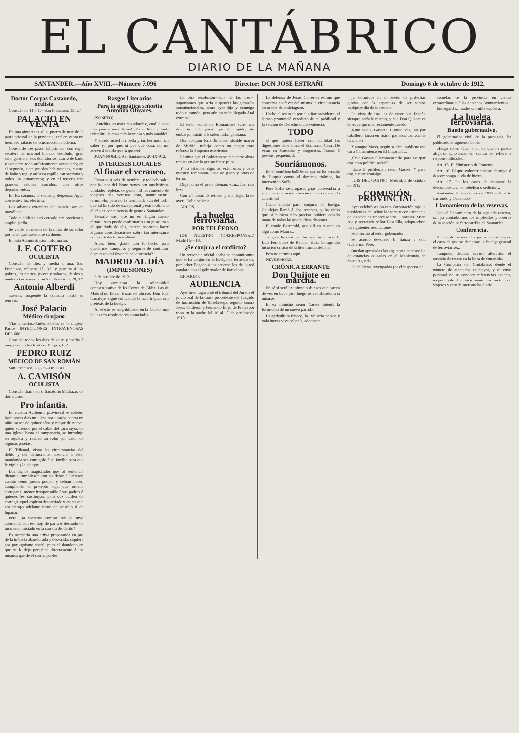EL CANTÁBRICO
DIARIO DE LA MAÑANA
SANTANDER.—Año XVIII.—Número 7.096 Director: DON JOSÉ ESTRAÑI Domingo 6 de octubre de 1912.
Doctor Corpas Castanedo, oculista
Consulta de 11 á 1.—San Francisco, 13, 2.º
PALACIO EN VENTA
En una pintoresca villa, puerto de mar de la parte oriental de la provincia, está en venta un hermoso palacio de construcción moderna.
Consta de tres pisos. El primero, con regia escalera de mármol blanco, vestíbulo, gran sala, gabinete, seis dormitorios, cuarto de baño y comedor, todo artísticamente artesonado; en el segundo, siete grandes habitaciones, cuarto de baño y regi y artística capilla con sacristía y todos los ornamentos; y en el tercero tres grandes salones corridos, con otros departamentos.
En los sótanos, la cocina y despensa. Agua corriente y luz eléctrica.
Los adornos exteriores del palacio son de mayólicas.
Todo el edificio está cercado con precioso y amplio jardín.
Se vende en menos de la mitad de su valor por tener que ausentarse su dueño.
En esta Administración informarán.
J. F. COTERO
OCULISTA
Consulta de diez y media á una. San Francisco, número 17, 3.º, y gratuita á los pobres, los martes, jueves y sábados, de dos y media á tres y media, en San Francisco, 20, 2.º
Antonio Alberdi
ausente, suspende la consulta hasta su regreso.
José Palacio
Médico-cirujano
Vías urinarias.-Enfermedades de la mujer.-Partos INYECCIONES INTRAVENOSAS DEL 606
Consulta todos los días de once y media á una, excepto los festivos. Burgos, 1, 2.º
PEDRO RUIZ
MÉDICO DE SAN ROMÁN
San Francisco, 28, 2.º—De 11 á 1.
A. CAMISÓN
OCULISTA
Consulta diaria en el Sanatorio Madrazo, de dos á cinco.
Pro infantia.
En nuestra Audiencia provincial se celebró hace pocos días un juicio por jurados contra un niño menor de quince años y mayor de nueve, quien subiendo por el cable del pararrayos de una iglesia hasta el campanario, se introdujo en aquélla y realizó un robo por valor de algunas pesetas.
El Tribunal, vistas las circunstancias del delito y del delincuente, absolvió á éste, mandando sea entregado á su familia para que le vigile y le eduque.
Los dignos magistrados que tal sentencia dictaron cumplieron con su deber é hicieron cuanto como jueces podían y debían hacer, cumpliendo el precepto legal que ordena entregar al menor irresponsable á sus padres ó quienes les sustituyan, para que cuiden de corregir aquel espíritu descarriado y evitar que sea tiempo adelante carne de presidio ó de lupanar.
Pero, ¿la sociedad cumple con el suyo cubriendo con esa hoja de parra el desnudo de un menor iniciado en la carrera del delito?
Es necesaria una activa propaganda en pro de la infancia abandonada y desvalida, siquiera sea por egoísmo social, pues el abandono en que se la deja perjudica directamente á los mismos que de él son culpables.
Rasgos Literarios
Para la simpática señorita Antoñita Olivares.
(SONETO)
¡Antoñita, es usted tan adorable, cual la cosa más para y más divina! ¡Es su linda mirada cristalina, la cosa más hermosa y más amable!
Y siendo usted tan bella y tan hermosa, sin saber yo por qué, ni por qué cosa, no me atrevo á decirla que la quiero!
JUAN NOBLEJAS. Santander, 20-IX-912.
INTERESES LOCALES
Al finar el veraneo.
Estamos á seis de octubre ¡y todavía salen por la línea del Norte trenes con muchísimas unidades repletas de gente! El movimiento de viajeros del veraneo está, naturalmente, terminado, pero no ha terminado aún del todo, que tal ha sido de excepcional y extraordinario el año en concurrencia de gente á Santander.
Sentado esto, que no es ningún cuento tártaro, pues puede confirmarlo á su gusto todo el que dude de ello, parece oportuno hacer algunas consideraciones sobre tan interesante como satisfactoria realidad.
Ahora bien; ¡basta con lo hecho para quedarnos tranquilos y seguros de continuar disputando tal favor de concurrencia?
MADRID AL DÍA
(IMPRESIONES)
3 de octubre de 1912.
Hoy comienza la solemnidad conmemorativa de las Cortes de Cádiz. Las de Madrid no llevan trazas de abrirse. Don José Canalejas sigue cultivando la nota trágica con pretexto de la huelga.
Al efecto se ha publicado en la Gaceta una de las tres resoluciones anunciadas.
La otra resolución—una de las tres—suponíamos que sería suspender las garantías constitucionales, como ayer dijo y conmigo todo el mundo; pero aún no se ha llegado á tal extremo.
El señor conde de Romanones sufre una dolencia nada grave que le impide, sin embargo, asistir á la solemnidad gaditana.
Don Joaquín Ruiz Jiménez, alcalde mayor de Madrid, trabaja como un negro para reforzar la despensa matritense.
Lástima que el Gobierno se encuentre ahora remiso en dar lo que no fuere palos.
Y así estamos, digo, así están unas y otras huestes: temblando unas de gusto y otras de terror.
Digo como el poeta alemán: «Luz, luz, más luz».
Con 24 horas de retraso y sin llegar la de ayer. ¡Deliciosísimo!
ARGOS.
La huelga ferroviaria.
POR TELÉFONO
(DE NUESTRO CORRESPONSAL) Madrid 5—18.
¿Se conjura el conflicto?
Un personaje oficial acaba de comunicarme que se ha conjurado la huelga de ferroviarios, por haber llegado á un acuerdo los de la red catalana con el gobernador de Barcelona.
RICARDO.
AUDIENCIA
Ayer tuvo lugar ante el tribunal del Jurado el juicio oral de la causa procedente del Juzgado de instrucción de Torrelavega, seguida contra Jesús Calderón y Fernando Iñigo de Prado por robo en la noche del 16 al 17 de octubre de 1910.
La defensa de Jesús Calderón estimó que concurría en favor del mismo la circunstancia atenuante de embriaguez.
Hecho el resumen por el señor presidente, el Jurado pronunció veredicto de culpabilidad y la sección de Derecho dictó sentencia.
TODO
el que quiera hacer con facilidad las digestiones debe tomar el Estomacal César. De venta en farmacias y droguerías. Frasco, 5 pesetas; pequeño, 3.
Sonriámonos.
En el conflicto balkánico que se ha armado de Turquía contra el dominio tiránico, ha intervenido Sofía.
Pues Sofía se propasa; ¡más convendría á sus fines que se estuviera en su casa repasando calcetines!
Como medio para conjurar la huelga, Canalejas llamó á dos reservas, y ha dicho que, si hubiera sido preciso, hubiera echado mano de todas las que pudiera disponer.
El conde Berchtold, que allí en Austria es algo como Maura...
Tengo á la vista un libro que su autor el P. Luis Fernández de Retana, titula Compendio histórico crítico de la literatura castellana.
Pero no termina aquí.
NEVERMORE.
CRÓNICA ERRANTE
Don Quijote en marcha.
No sé si será un infundio de esos que corren de voz en boca para luego ser rectificados á sí mismos.
El ex ministro señor Gasset intenta la formación de un nuevo partido.
La agricultura fenece, la industria perece y toda fuerza viva del país, adormece.
jo, dormidos en el beleño de pretéritas glorias con la esperanza de ser sabios cualquier día de la semana.
En vista de esto, es de creer que España siempre sería lo mismo, y que Don Quijote es el arquetipo más rectamente cuerdo.
¿Quo vadis, Gasset? ¿Dónde vas, sin par caballero, lanza en ristre, por esos campos de Criptana?
Y aunque Moret, según se dice, publique esa carta llamamiento en El Imparcial...
¿Trae Gasset el termocauterio para extirpar esa lepra político social?
¡Ecco il problema!, señor Gasset. Y para eso, cuente conmigo.
LUIS DEL CASTRO. Madrid, 3 de octubre de 1912.
COMISIÓN PROVINCIAL
Ayer celebró sesión esta Corporación bajo la presidencia del señor Mazorra y con asistencia de los vocales señores Mateo, González, Mier, Aja y secretario señor Posadilla, adoptándose las siguientes resoluciones:
Se informó al señor gobernador.
Se acordó devolver la fianza á don Guillermo Pérez.
Quedan aprobadas las siguientes cuentas: La de estancias causadas en el Manicomio de Santa Águeda.
La de dietas devengadas por el inspector de
escuelas de la provincia en visitas extraordinarias á las de varios Ayuntamientos.
Entregar á su madre una niña expósita.
La huelga ferroviaria.
Bando gubernativo.
El gobernador civil de la provincia, ha publicado el siguiente bando:
«Hago saber: Que, á fin de que no pueda alegarse ignorancia en cuanto se refiere á responsabilidades...
Art. 15. El Ministerio de Fomento...
Art. 16. El que voluntariamente destruya ó descomponga la vía de hierro...
Art. 17. En los casos de causarse la descomposición en rebelión ó sedición...
Santander, 5 de octubre de 1912.—Alberto Larrondo y Oquendo.»
Llamamiento de las reservas.
Con el llamamiento de la segunda reserva, son ya contadísimos los empleados y obreros de la sección de ferrocarriles de Santander.
Conferencia.
Acerca de las medidas que se adoptarán, en el caso de que se declarase la huelga general de ferroviarios...
Tampoco, decían, sufriría alteración el servicio de trenes en la línea de Ontaneda.
La Compañía del Cantábrico, donde el número de asociados es mayor, y de cuyo personal no se conocen referencias exactas, asegura sólo el servicio mínimum: un tren de viajeros y otro de mercancías diario